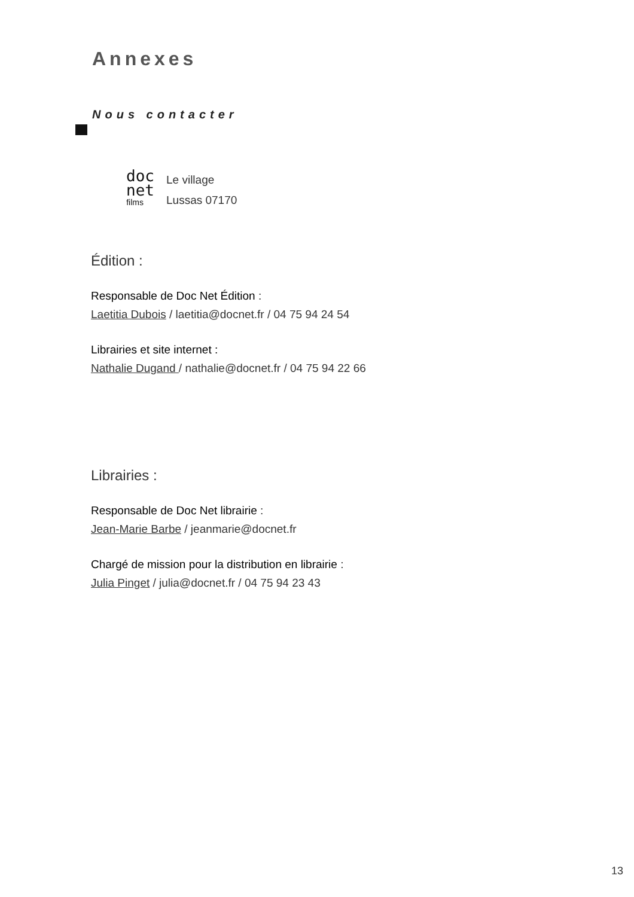Annexes
Nous contacter
doc
net
films
Le village
Lussas 07170
Édition :
Responsable de Doc Net Édition :
Laetitia Dubois / laetitia@docnet.fr / 04 75 94 24 54
Librairies et site internet :
Nathalie Dugand / nathalie@docnet.fr / 04 75 94 22 66
Librairies :
Responsable de Doc Net librairie :
Jean-Marie Barbe / jeanmarie@docnet.fr
Chargé de mission pour la distribution en librairie :
Julia Pinget / julia@docnet.fr / 04 75 94 23 43
13